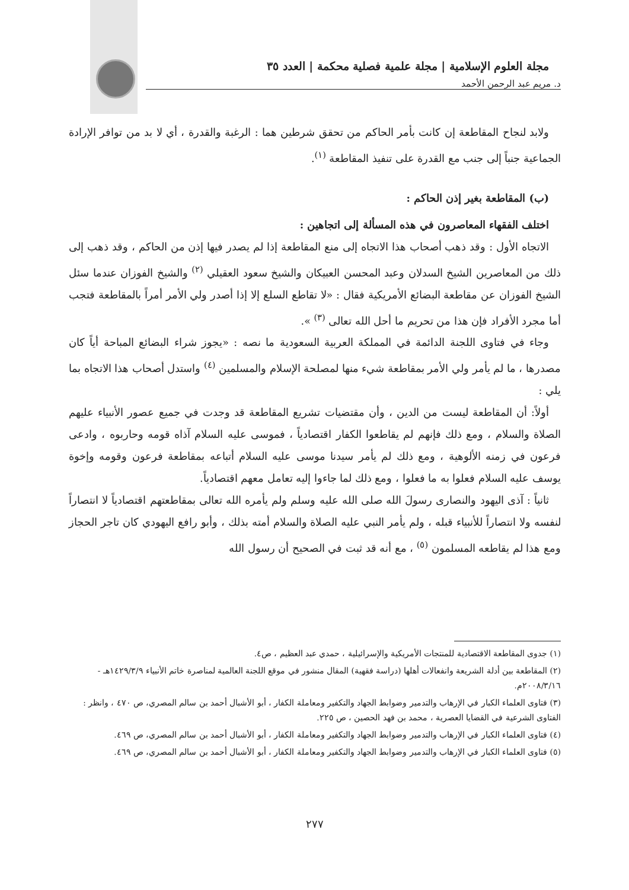مجلة العلوم الإسلامية | مجلة علمية فصلية محكمة | العدد ٣٥
د. مريم عبد الرحمن الأحمد
ولابد لنجاح المقاطعة إن كانت بأمر الحاكم من تحقق شرطين هما : الرغبة والقدرة ، أي لا بد من توافر الإرادة الجماعية جنباً إلى جنب مع القدرة على تنفيذ المقاطعة <sup>(١)</sup>.
(ب) المقاطعة بغير إذن الحاكم :
اختلف الفقهاء المعاصرون في هذه المسألة إلى اتجاهين :
الاتجاه الأول : وقد ذهب أصحاب هذا الاتجاه إلى منع المقاطعة إذا لم يصدر فيها إذن من الحاكم ، وقد ذهب إلى ذلك من المعاصرين الشيخ السدلان وعبد المحسن العبيكان والشيخ سعود العقيلي <sup>(٢)</sup> والشيخ الفوزان عندما سئل الشيخ الفوزان عن مقاطعة البضائع الأمريكية فقال : «لا تقاطع السلع إلا إذا أصدر ولي الأمر أمراً بالمقاطعة فتجب أما مجرد الأفراد فإن هذا من تحريم ما أحل الله تعالى <sup>(٣)</sup> ».
وجاء في فتاوى اللجنة الدائمة في المملكة العربية السعودية ما نصه : «يجوز شراء البضائع المباحة أياً كان مصدرها ، ما لم يأمر ولي الأمر بمقاطعة شيء منها لمصلحة الإسلام والمسلمين <sup>(٤)</sup> واستدل أصحاب هذا الاتجاه بما يلي :
أولاً: أن المقاطعة ليست من الدين ، وأن مقتضيات تشريع المقاطعة قد وجدت في جميع عصور الأنبياء عليهم الصلاة والسلام ، ومع ذلك فإنهم لم يقاطعوا الكفار اقتصادياً ، فموسى عليه السلام آذاه قومه وحاربوه ، وادعى فرعون في زمنه الألوهية ، ومع ذلك لم يأمر سيدنا موسى عليه السلام أتباعه بمقاطعة فرعون وقومه وإخوة يوسف عليه السلام فعلوا به ما فعلوا ، ومع ذلك لما جاءوا إليه تعامل معهم اقتصادياً.
ثانياً : آذى اليهود والنصارى رسولَ الله صلى الله عليه وسلم ولم يأمره الله تعالى بمقاطعتهم اقتصادياً لا انتصاراً لنفسه ولا انتصاراً للأنبياء قبله ، ولم يأمر النبي عليه الصلاة والسلام أمته بذلك ، وأبو رافع اليهودي كان تاجر الحجاز ومع هذا لم يقاطعه المسلمون <sup>(٥)</sup> ، مع أنه قد ثبت في الصحيح أن رسول الله
(١) جدوى المقاطعة الاقتصادية للمنتجات الأمريكية والإسرائيلية ، حمدي عبد العظيم ، ص٤.
(٢) المقاطعة بين أدلة الشريعة وانفعالات أهلها (دراسة فقهية) المقال منشور في موقع اللجنة العالمية لمناصرة خاتم الأنبياء ١٤٢٩/٣/٩هـ - ٢٠٠٨/٣/١٦م.
(٣) فتاوى العلماء الكبار في الإرهاب والتدمير وضوابط الجهاد والتكفير ومعاملة الكفار ، أبو الأشبال أحمد بن سالم المصري، ص ٤٧٠ ، وانظر : الفتاوى الشرعية في القضايا العصرية ، محمد بن فهد الحصين ، ص ٢٢٥.
(٤) فتاوى العلماء الكبار في الإرهاب والتدمير وضوابط الجهاد والتكفير ومعاملة الكفار ، أبو الأشبال أحمد بن سالم المصري، ص ٤٦٩.
(٥) فتاوى العلماء الكبار في الإرهاب والتدمير وضوابط الجهاد والتكفير ومعاملة الكفار ، أبو الأشبال أحمد بن سالم المصري، ص ٤٦٩.
٢٧٧